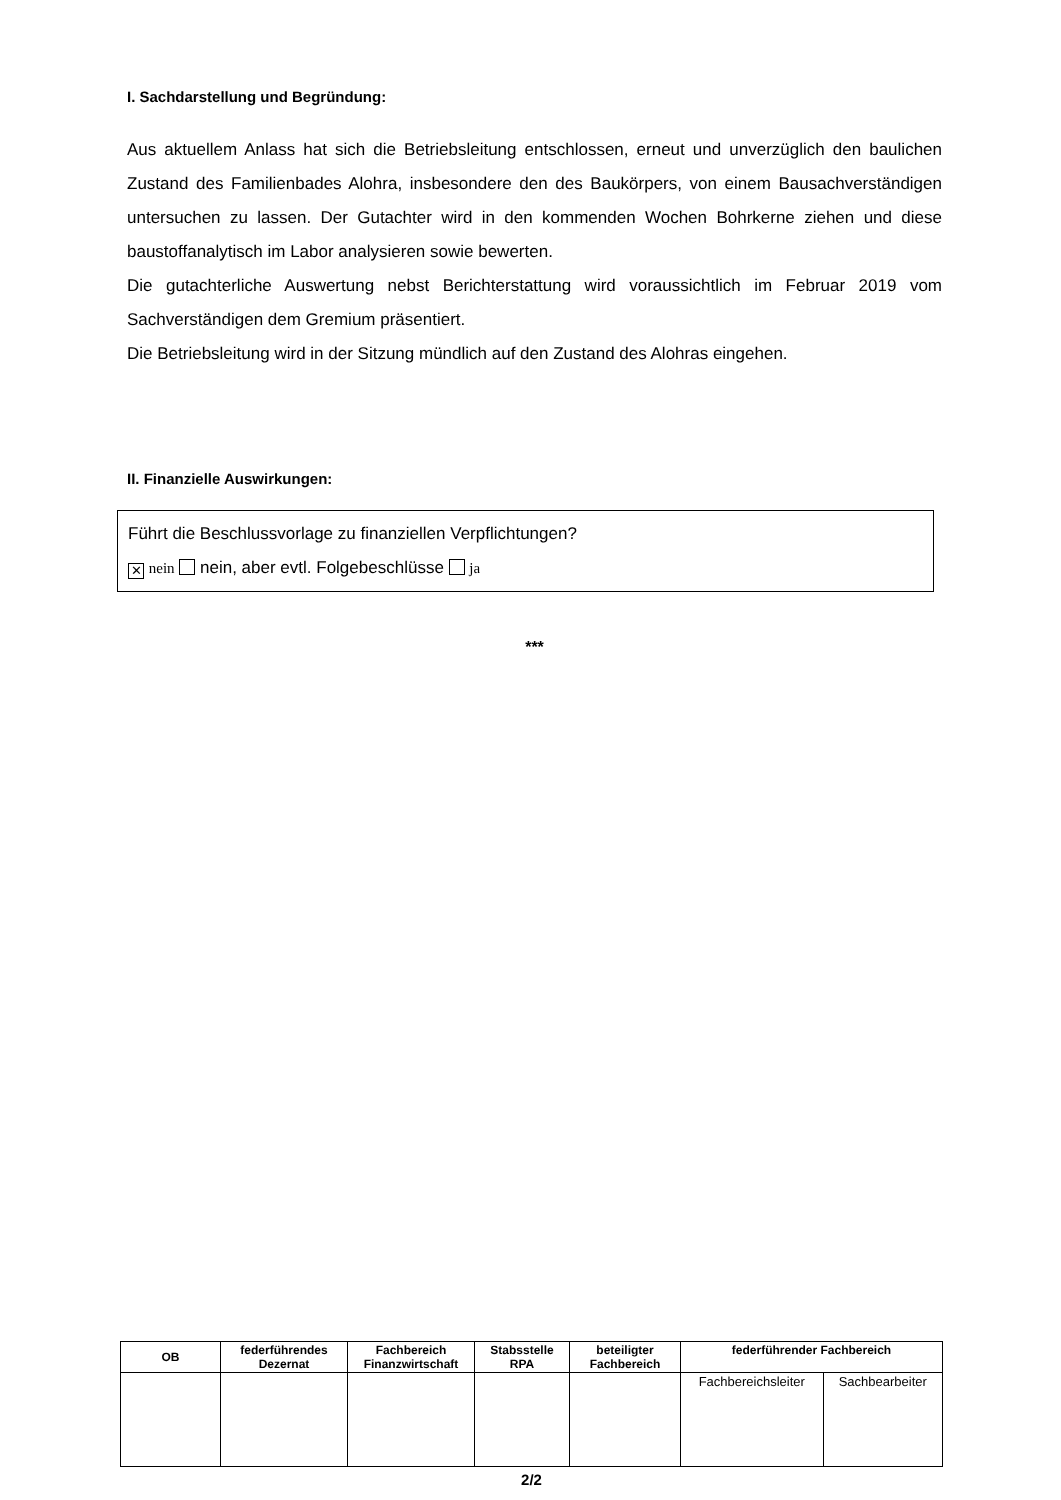I. Sachdarstellung und Begründung:
Aus aktuellem Anlass hat sich die Betriebsleitung entschlossen, erneut und unverzüglich den baulichen Zustand des Familienbades Alohra, insbesondere den des Baukörpers, von einem Bausachverständigen untersuchen zu lassen. Der Gutachter wird in den kommenden Wochen Bohrkerne ziehen und diese baustoffanalytisch im Labor analysieren sowie bewerten.
Die gutachterliche Auswertung nebst Berichterstattung wird voraussichtlich im Februar 2019 vom Sachverständigen dem Gremium präsentiert.
Die Betriebsleitung wird in der Sitzung mündlich auf den Zustand des Alohras eingehen.
II. Finanzielle Auswirkungen:
Führt die Beschlussvorlage zu finanziellen Verpflichtungen?
✕ nein nein, aber evtl. Folgebeschlüsse ja
***
| OB | federführendes Dezernat | Fachbereich Finanzwirtschaft | Stabsstelle RPA | beteiligter Fachbereich | federführender Fachbereich | |
| --- | --- | --- | --- | --- | --- | --- |
| | | | | | Fachbereichsleiter | Sachbearbeiter |
2/2